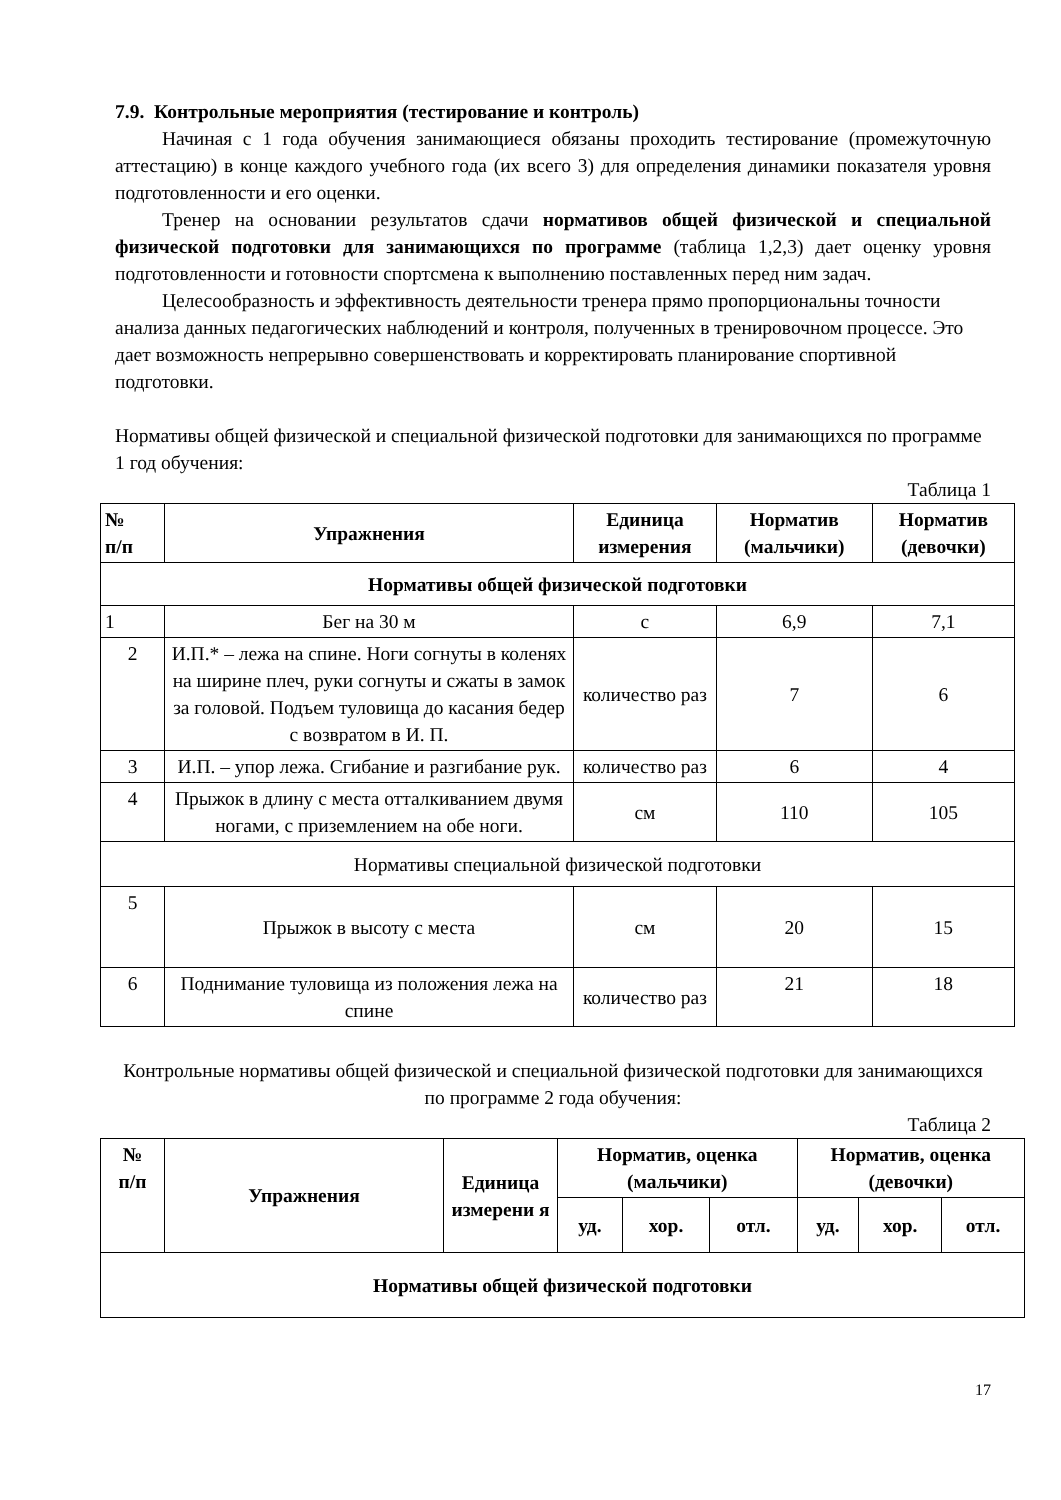7.9. Контрольные мероприятия (тестирование и контроль)
Начиная с 1 года обучения занимающиеся обязаны проходить тестирование (промежуточную аттестацию) в конце каждого учебного года (их всего 3) для определения динамики показателя уровня подготовленности и его оценки.
Тренер на основании результатов сдачи нормативов общей физической и специальной физической подготовки для занимающихся по программе (таблица 1,2,3) дает оценку уровня подготовленности и готовности спортсмена к выполнению поставленных перед ним задач.
Целесообразность и эффективность деятельности тренера прямо пропорциональны точности анализа данных педагогических наблюдений и контроля, полученных в тренировочном процессе. Это дает возможность непрерывно совершенствовать и корректировать планирование спортивной подготовки.
Нормативы общей физической и специальной физической подготовки для занимающихся по программе 1 год обучения:
Таблица 1
| № п/п | Упражнения | Единица измерения | Норматив (мальчики) | Норматив (девочки) |
| --- | --- | --- | --- | --- |
| Нормативы общей физической подготовки | | | | |
| 1 | Бег на 30 м | с | 6,9 | 7,1 |
| 2 | И.П.* – лежа на спине. Ноги согнуты в коленях на ширине плеч, руки согнуты и сжаты в замок за головой. Подъем туловища до касания бедер с возвратом в И. П. | количество раз | 7 | 6 |
| 3 | И.П. – упор лежа. Сгибание и разгибание рук. | количество раз | 6 | 4 |
| 4 | Прыжок в длину с места отталкиванием двумя ногами, с приземлением на обе ноги. | см | 110 | 105 |
| Нормативы специальной физической подготовки | | | | |
| 5 | Прыжок в высоту с места | см | 20 | 15 |
| 6 | Поднимание туловища из положения лежа на спине | количество раз | 21 | 18 |
Контрольные нормативы общей физической и специальной физической подготовки для занимающихся по программе 2 года обучения:
Таблица 2
| № п/п | Упражнения | Единица измерени я | Норматив, оценка (мальчики) | | | Норматив, оценка (девочки) | | |
| --- | --- | --- | --- | --- | --- | --- | --- | --- |
| | | | уд. | хор. | отл. | уд. | хор. | отл. |
| Нормативы общей физической подготовки | | | | | | | | |
17